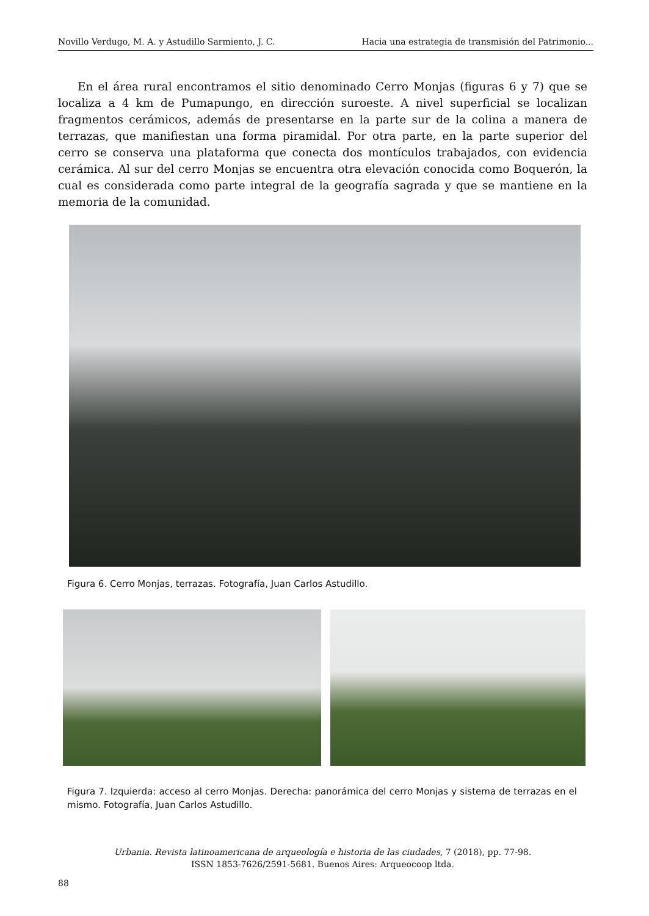Novillo Verdugo, M. A. y Astudillo Sarmiento, J. C. Hacia una estrategia de transmisión del Patrimonio...
En el área rural encontramos el sitio denominado Cerro Monjas (figuras 6 y 7) que se localiza a 4 km de Pumapungo, en dirección suroeste. A nivel superficial se localizan fragmentos cerámicos, además de presentarse en la parte sur de la colina a manera de terrazas, que manifiestan una forma piramidal. Por otra parte, en la parte superior del cerro se conserva una plataforma que conecta dos montículos trabajados, con evidencia cerámica. Al sur del cerro Monjas se encuentra otra elevación conocida como Boquerón, la cual es considerada como parte integral de la geografía sagrada y que se mantiene en la memoria de la comunidad.
Figura 6. Cerro Monjas, terrazas. Fotografía, Juan Carlos Astudillo.
Figura 7. Izquierda: acceso al cerro Monjas. Derecha: panorámica del cerro Monjas y sistema de terrazas en el mismo. Fotografía, Juan Carlos Astudillo.
Urbania. Revista latinoamericana de arqueología e historia de las ciudades, 7 (2018), pp. 77-98.
ISSN 1853-7626/2591-5681. Buenos Aires: Arqueocoop ltda.
88